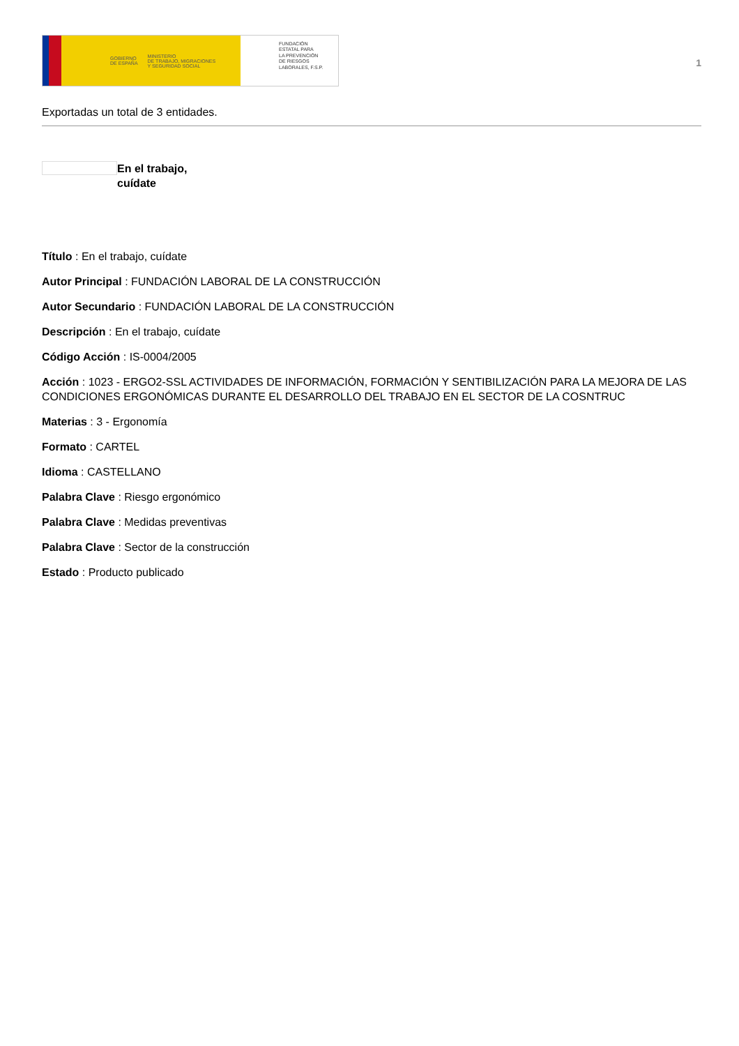GOBIERNO
DE ESPAÑA MINISTERIO
DE TRABAJO, MIGRACIONES
Y SEGURIDAD SOCIAL
FUNDACIÓN
ESTATAL PARA
LA PREVENCIÓN
DE RIESGOS
LABORALES, F.S.P.
1
Exportadas un total de 3 entidades.
En el trabajo,
cuídate
Título : En el trabajo, cuídate
Autor Principal : FUNDACIÓN LABORAL DE LA CONSTRUCCIÓN
Autor Secundario : FUNDACIÓN LABORAL DE LA CONSTRUCCIÓN
Descripción : En el trabajo, cuídate
Código Acción : IS-0004/2005
Acción : 1023 - ERGO2-SSL ACTIVIDADES DE INFORMACIÓN, FORMACIÓN Y SENTIBILIZACIÓN PARA LA MEJORA DE LAS CONDICIONES ERGONÓMICAS DURANTE EL DESARROLLO DEL TRABAJO EN EL SECTOR DE LA COSNTRUC
Materias : 3 - Ergonomía
Formato : CARTEL
Idioma : CASTELLANO
Palabra Clave : Riesgo ergonómico
Palabra Clave : Medidas preventivas
Palabra Clave : Sector de la construcción
Estado : Producto publicado